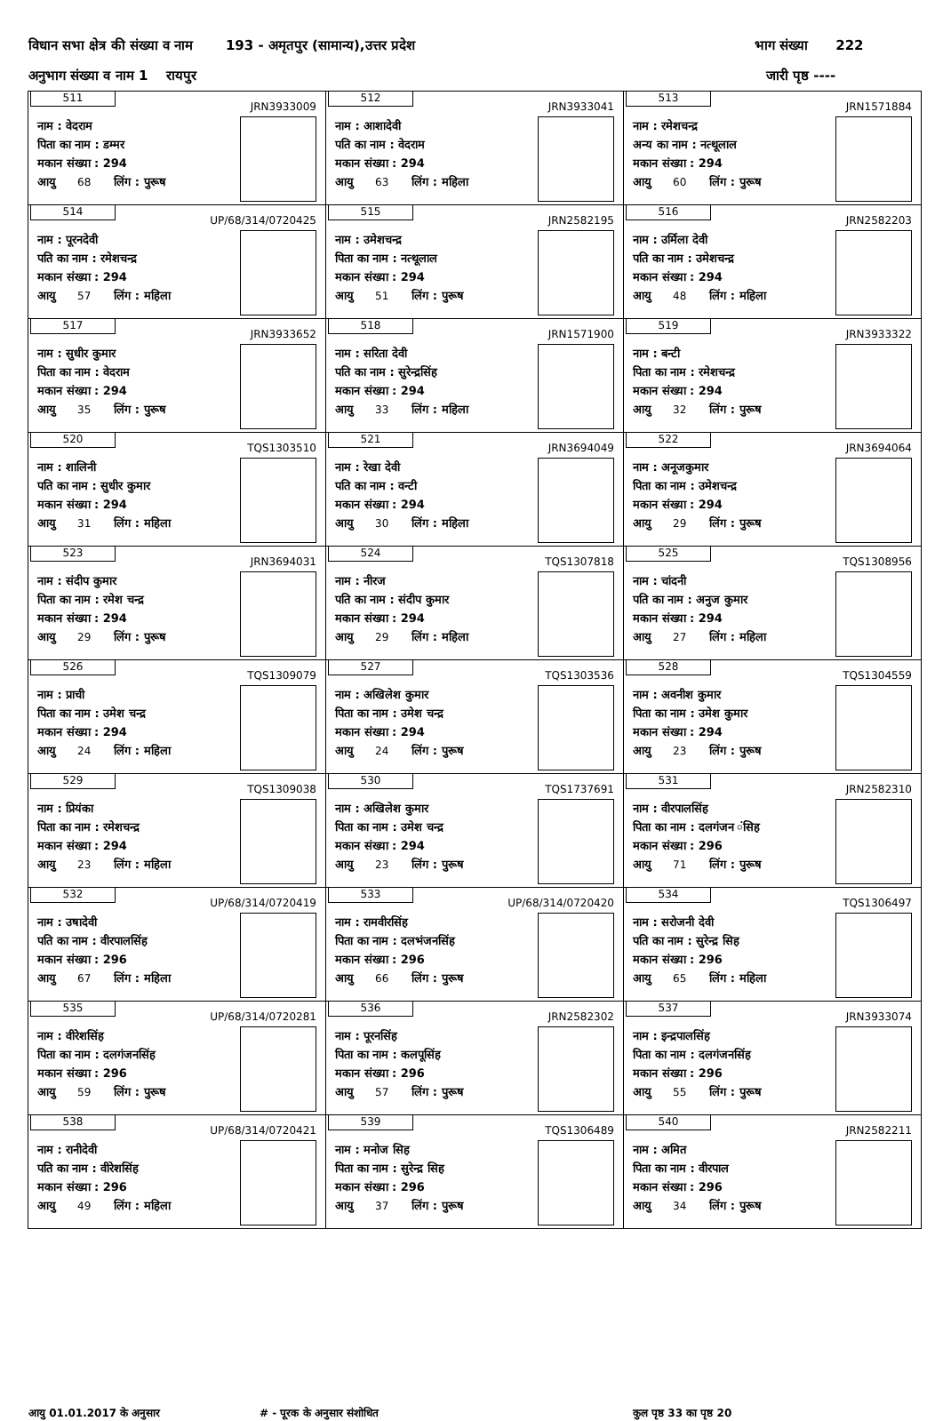विधान सभा क्षेत्र की संख्या व नाम 193 - अमृतपुर (सामान्य),उत्तर प्रदेश भाग संख्या 222
अनुभाग संख्या व नाम 1 रायपुर जारी पृष्ठ ----
| 511 JRN3933009 नाम : वेदराम पिता का नाम : डम्मर मकान संख्या : 294 आयु 68 लिंग : पुरूष | 512 JRN3933041 नाम : आशादेवी पति का नाम : वेदराम मकान संख्या : 294 आयु 63 लिंग : महिला | 513 JRN1571884 नाम : रमेशचन्द्र अन्य का नाम : नत्थूलाल मकान संख्या : 294 आयु 60 लिंग : पुरूष |
| 514 UP/68/314/0720425 नाम : पूरनदेवी पति का नाम : रमेशचन्द्र मकान संख्या : 294 आयु 57 लिंग : महिला | 515 JRN2582195 नाम : उमेशचन्द्र पिता का नाम : नत्थूलाल मकान संख्या : 294 आयु 51 लिंग : पुरूष | 516 JRN2582203 नाम : उर्मिला देवी पति का नाम : उमेशचन्द्र मकान संख्या : 294 आयु 48 लिंग : महिला |
| 517 JRN3933652 नाम : सुधीर कुमार पिता का नाम : वेदराम मकान संख्या : 294 आयु 35 लिंग : पुरूष | 518 JRN1571900 नाम : सरिता देवी पति का नाम : सुरेन्द्रसिंह मकान संख्या : 294 आयु 33 लिंग : महिला | 519 JRN3933322 नाम : बन्टी पिता का नाम : रमेशचन्द्र मकान संख्या : 294 आयु 32 लिंग : पुरूष |
| 520 TQS1303510 नाम : शालिनी पति का नाम : सुधीर कुमार मकान संख्या : 294 आयु 31 लिंग : महिला | 521 JRN3694049 नाम : रेखा देवी पति का नाम : वन्टी मकान संख्या : 294 आयु 30 लिंग : महिला | 522 JRN3694064 नाम : अनूजकुमार पिता का नाम : उमेशचन्द्र मकान संख्या : 294 आयु 29 लिंग : पुरूष |
| 523 JRN3694031 नाम : संदीप कुमार पिता का नाम : रमेश चन्द्र मकान संख्या : 294 आयु 29 लिंग : पुरूष | 524 TQS1307818 नाम : नीरज पति का नाम : संदीप कुमार मकान संख्या : 294 आयु 29 लिंग : महिला | 525 TQS1308956 नाम : चांदनी पति का नाम : अनुज कुमार मकान संख्या : 294 आयु 27 लिंग : महिला |
| 526 TQS1309079 नाम : प्राची पिता का नाम : उमेश चन्द्र मकान संख्या : 294 आयु 24 लिंग : महिला | 527 TQS1303536 नाम : अखिलेश कुमार पिता का नाम : उमेश चन्द्र मकान संख्या : 294 आयु 24 लिंग : पुरूष | 528 TQS1304559 नाम : अवनीश कुमार पिता का नाम : उमेश कुमार मकान संख्या : 294 आयु 23 लिंग : पुरूष |
| 529 TQS1309038 नाम : प्रियंका पिता का नाम : रमेशचन्द्र मकान संख्या : 294 आयु 23 लिंग : महिला | 530 TQS1737691 नाम : अखिलेश कुमार पिता का नाम : उमेश चन्द्र मकान संख्या : 294 आयु 23 लिंग : पुरूष | 531 JRN2582310 नाम : वीरपालसिंह पिता का नाम : दलगंजन ंसिह मकान संख्या : 296 आयु 71 लिंग : पुरूष |
| 532 UP/68/314/0720419 नाम : उषादेवी पति का नाम : वीरपालसिंह मकान संख्या : 296 आयु 67 लिंग : महिला | 533 UP/68/314/0720420 नाम : रामवीरसिंह पिता का नाम : दलभंजनसिंह मकान संख्या : 296 आयु 66 लिंग : पुरूष | 534 TQS1306497 नाम : सरोजनी देवी पति का नाम : सुरेन्द्र सिह मकान संख्या : 296 आयु 65 लिंग : महिला |
| 535 UP/68/314/0720281 नाम : वीरेशसिंह पिता का नाम : दलगंजनसिंह मकान संख्या : 296 आयु 59 लिंग : पुरूष | 536 JRN2582302 नाम : पूरनसिंह पिता का नाम : कलपूसिंह मकान संख्या : 296 आयु 57 लिंग : पुरूष | 537 JRN3933074 नाम : इन्द्रपालसिंह पिता का नाम : दलगंजनसिंह मकान संख्या : 296 आयु 55 लिंग : पुरूष |
| 538 UP/68/314/0720421 नाम : रानीदेवी पति का नाम : वीरेशसिंह मकान संख्या : 296 आयु 49 लिंग : महिला | 539 TQS1306489 नाम : मनोज सिह पिता का नाम : सुरेन्द्र सिह मकान संख्या : 296 आयु 37 लिंग : पुरूष | 540 JRN2582211 नाम : अमित पिता का नाम : वीरपाल मकान संख्या : 296 आयु 34 लिंग : पुरूष |
आयु 01.01.2017 के अनुसार # - पूरक के अनुसार संशोधित कुल पृष्ठ 33 का पृष्ठ 20